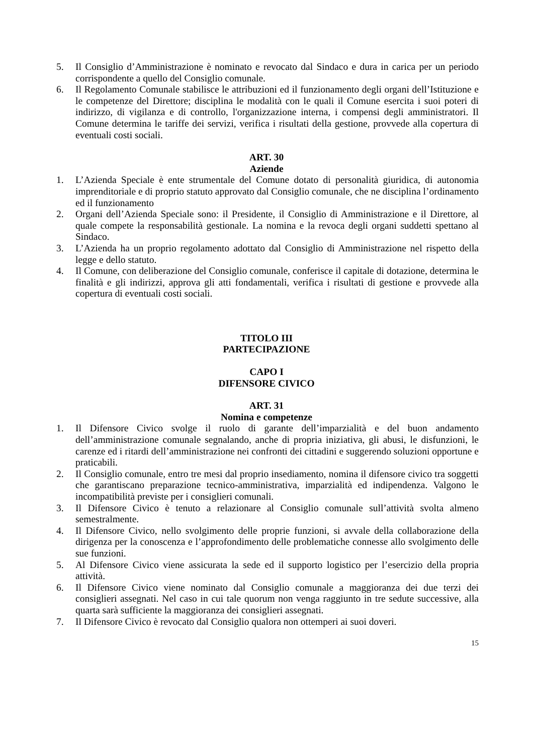5. Il Consiglio d’Amministrazione è nominato e revocato dal Sindaco e dura in carica per un periodo corrispondente a quello del Consiglio comunale.
6. Il Regolamento Comunale stabilisce le attribuzioni ed il funzionamento degli organi dell’Istituzione e le competenze del Direttore; disciplina le modalità con le quali il Comune esercita i suoi poteri di indirizzo, di vigilanza e di controllo, l'organizzazione interna, i compensi degli amministratori. Il Comune determina le tariffe dei servizi, verifica i risultati della gestione, provvede alla copertura di eventuali costi sociali.
ART. 30
Aziende
1. L’Azienda Speciale è ente strumentale del Comune dotato di personalità giuridica, di autonomia imprenditoriale e di proprio statuto approvato dal Consiglio comunale, che ne disciplina l’ordinamento ed il funzionamento
2. Organi dell’Azienda Speciale sono: il Presidente, il Consiglio di Amministrazione e il Direttore, al quale compete la responsabilità gestionale. La nomina e la revoca degli organi suddetti spettano al Sindaco.
3. L’Azienda ha un proprio regolamento adottato dal Consiglio di Amministrazione nel rispetto della legge e dello statuto.
4. Il Comune, con deliberazione del Consiglio comunale, conferisce il capitale di dotazione, determina le finalità e gli indirizzi, approva gli atti fondamentali, verifica i risultati di gestione e provvede alla copertura di eventuali costi sociali.
TITOLO III
PARTECIPAZIONE
CAPO I
DIFENSORE CIVICO
ART. 31
Nomina e competenze
1. Il Difensore Civico svolge il ruolo di garante dell’imparzialità e del buon andamento dell’amministrazione comunale segnalando, anche di propria iniziativa, gli abusi, le disfunzioni, le carenze ed i ritardi dell’amministrazione nei confronti dei cittadini e suggerendo soluzioni opportune e praticabili.
2. Il Consiglio comunale, entro tre mesi dal proprio insediamento, nomina il difensore civico tra soggetti che garantiscano preparazione tecnico-amministrativa, imparzialità ed indipendenza. Valgono le incompatibilità previste per i consiglieri comunali.
3. Il Difensore Civico è tenuto a relazionare al Consiglio comunale sull’attività svolta almeno semestralmente.
4. Il Difensore Civico, nello svolgimento delle proprie funzioni, si avvale della collaborazione della dirigenza per la conoscenza e l’approfondimento delle problematiche connesse allo svolgimento delle sue funzioni.
5. Al Difensore Civico viene assicurata la sede ed il supporto logistico per l’esercizio della propria attività.
6. Il Difensore Civico viene nominato dal Consiglio comunale a maggioranza dei due terzi dei consiglieri assegnati. Nel caso in cui tale quorum non venga raggiunto in tre sedute successive, alla quarta sarà sufficiente la maggioranza dei consiglieri assegnati.
7. Il Difensore Civico è revocato dal Consiglio qualora non ottemperi ai suoi doveri.
15